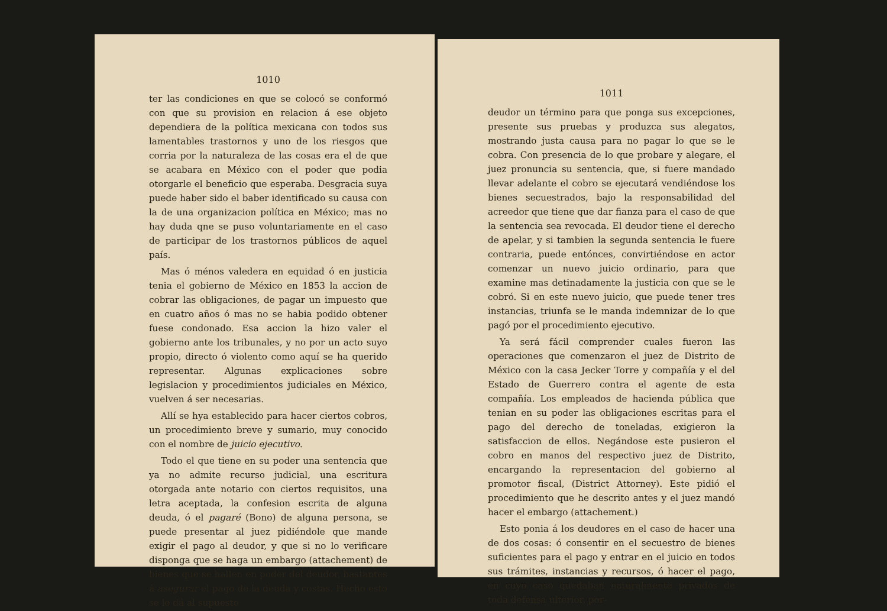1010
ter las condiciones en que se colocó se conformó con que su provision en relacion á ese objeto dependiera de la política mexicana con todos sus lamentables trastornos y uno de los riesgos que corria por la naturaleza de las cosas era el de que se acabara en México con el poder que podia otorgarle el beneficio que esperaba. Desgracia suya puede haber sido el baber identificado su causa con la de una organizacion política en México; mas no hay duda qne se puso voluntariamente en el caso de participar de los trastornos públicos de aquel país.
Mas ó ménos valedera en equidad ó en justicia tenia el gobierno de México en 1853 la accion de cobrar las obligaciones, de pagar un impuesto que en cuatro años ó mas no se habia podido obtener fuese condonado. Esa accion la hizo valer el gobierno ante los tribunales, y no por un acto suyo propio, directo ó violento como aquí se ha querido representar. Algunas explicaciones sobre legislacion y procedimientos judiciales en México, vuelven á ser necesarias.
Allí se hya establecido para hacer ciertos cobros, un procedimiento breve y sumario, muy conocido con el nombre de juicio ejecutivo.
Todo el que tiene en su poder una sentencia que ya no admite recurso judicial, una escritura otorgada ante notario con ciertos requisitos, una letra aceptada, la confesion escrita de alguna deuda, ó el pagaré (Bono) de alguna persona, se puede presentar al juez pidiéndole que mande exigir el pago al deudor, y que si no lo verificare disponga que se haga un embargo (attachement) de bienes que se hallen en poder del deudor, bastantes á asegurar el pago de la deuda y costas. Hecho esto se le dá al supuesto
1011
deudor un término para que ponga sus excepciones, presente sus pruebas y produzca sus alegatos, mostrando justa causa para no pagar lo que se le cobra. Con presencia de lo que probare y alegare, el juez pronuncia su sentencia, que, si fuere mandado llevar adelante el cobro se ejecutará vendiéndose los bienes secuestrados, bajo la responsabilidad del acreedor que tiene que dar fianza para el caso de que la sentencia sea revocada. El deudor tiene el derecho de apelar, y si tambien la segunda sentencia le fuere contraria, puede entónces, convirtiéndose en actor comenzar un nuevo juicio ordinario, para que examine mas detinadamente la justicia con que se le cobró. Si en este nuevo juicio, que puede tener tres instancias, triunfa se le manda indemnizar de lo que pagó por el procedimiento ejecutivo.
Ya será fácil comprender cuales fueron las operaciones que comenzaron el juez de Distrito de México con la casa Jecker Torre y compañía y el del Estado de Guerrero contra el agente de esta compañía. Los empleados de hacienda pública que tenian en su poder las obligaciones escritas para el pago del derecho de toneladas, exigieron la satisfaccion de ellos. Negándose este pusieron el cobro en manos del respectivo juez de Distrito, encargando la representacion del gobierno al promotor fiscal, (District Attorney). Este pidió el procedimiento que he descrito antes y el juez mandó hacer el embargo (attachement.)
Esto ponia á los deudores en el caso de hacer una de dos cosas: ó consentir en el secuestro de bienes suficientes para el pago y entrar en el juicio en todos sus trámites, instancias y recursos, ó hacer el pago, en cuyo caso quedaban naturalmente privados de toda defensa ulterior, por-